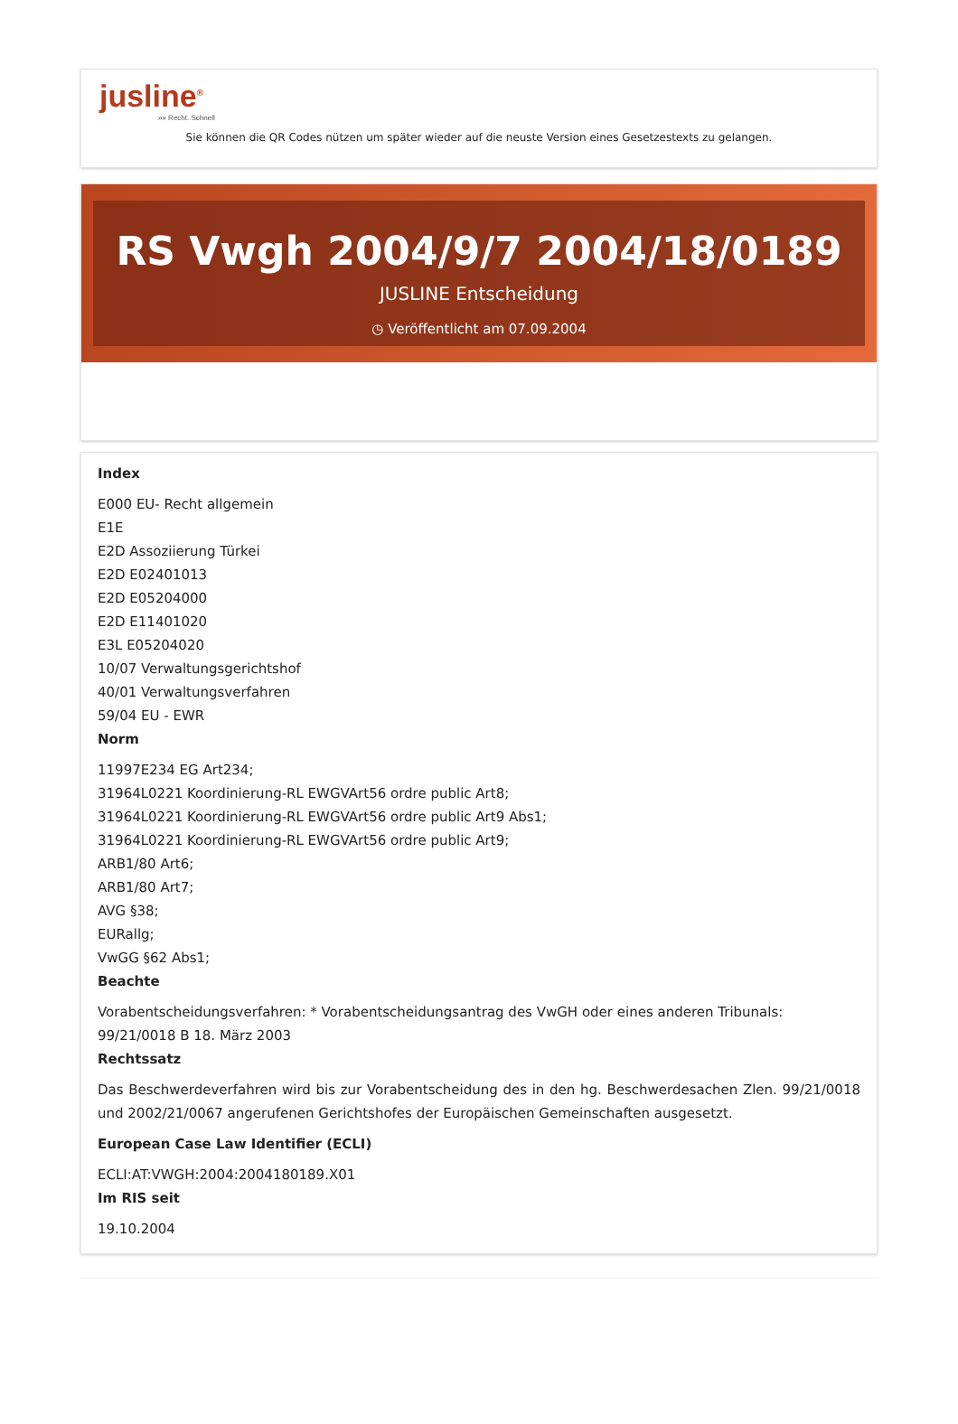jusline<sup>®</sup>
»» Recht. Schnell
Sie können die QR Codes nützen um später wieder auf die neuste Version eines Gesetzestexts zu gelangen.
RS Vwgh 2004/9/7 2004/18/0189
JUSLINE Entscheidung
◷ Veröffentlicht am 07.09.2004
Index
E000 EU- Recht allgemein
E1E
E2D Assoziierung Türkei
E2D E02401013
E2D E05204000
E2D E11401020
E3L E05204020
10/07 Verwaltungsgerichtshof
40/01 Verwaltungsverfahren
59/04 EU - EWR
Norm
11997E234 EG Art234;
31964L0221 Koordinierung-RL EWGVArt56 ordre public Art8;
31964L0221 Koordinierung-RL EWGVArt56 ordre public Art9 Abs1;
31964L0221 Koordinierung-RL EWGVArt56 ordre public Art9;
ARB1/80 Art6;
ARB1/80 Art7;
AVG §38;
EURallg;
VwGG §62 Abs1;
Beachte
Vorabentscheidungsverfahren: * Vorabentscheidungsantrag des VwGH oder eines anderen Tribunals: 99/21/0018 B 18. März 2003
Rechtssatz
Das Beschwerdeverfahren wird bis zur Vorabentscheidung des in den hg. Beschwerdesachen Zlen. 99/21/0018 und 2002/21/0067 angerufenen Gerichtshofes der Europäischen Gemeinschaften ausgesetzt.
European Case Law Identifier (ECLI)
ECLI:AT:VWGH:2004:2004180189.X01
Im RIS seit
19.10.2004